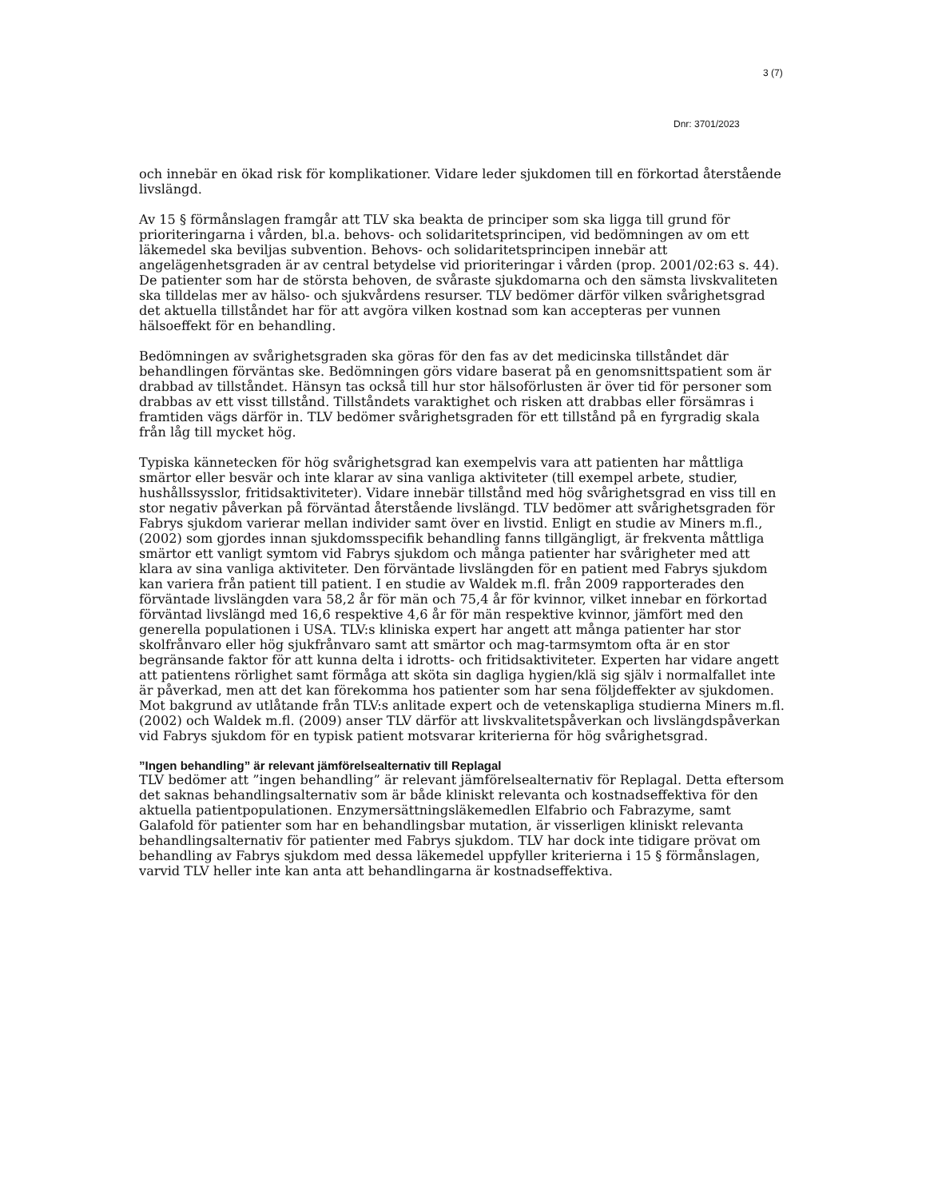3 (7)
Dnr: 3701/2023
och innebär en ökad risk för komplikationer. Vidare leder sjukdomen till en förkortad återstående livslängd.
Av 15 § förmånslagen framgår att TLV ska beakta de principer som ska ligga till grund för prioriteringarna i vården, bl.a. behovs- och solidaritetsprincipen, vid bedömningen av om ett läkemedel ska beviljas subvention. Behovs- och solidaritetsprincipen innebär att angelägenhetsgraden är av central betydelse vid prioriteringar i vården (prop. 2001/02:63 s. 44). De patienter som har de största behoven, de svåraste sjukdomarna och den sämsta livskvaliteten ska tilldelas mer av hälso- och sjukvårdens resurser. TLV bedömer därför vilken svårighetsgrad det aktuella tillståndet har för att avgöra vilken kostnad som kan accepteras per vunnen hälsoeffekt för en behandling.
Bedömningen av svårighetsgraden ska göras för den fas av det medicinska tillståndet där behandlingen förväntas ske. Bedömningen görs vidare baserat på en genomsnittspatient som är drabbad av tillståndet. Hänsyn tas också till hur stor hälsoförlusten är över tid för personer som drabbas av ett visst tillstånd. Tillståndets varaktighet och risken att drabbas eller försämras i framtiden vägs därför in. TLV bedömer svårighetsgraden för ett tillstånd på en fyrgradig skala från låg till mycket hög.
Typiska kännetecken för hög svårighetsgrad kan exempelvis vara att patienten har måttliga smärtor eller besvär och inte klarar av sina vanliga aktiviteter (till exempel arbete, studier, hushållssysslor, fritidsaktiviteter). Vidare innebär tillstånd med hög svårighetsgrad en viss till en stor negativ påverkan på förväntad återstående livslängd. TLV bedömer att svårighetsgraden för Fabrys sjukdom varierar mellan individer samt över en livstid. Enligt en studie av Miners m.fl., (2002) som gjordes innan sjukdomsspecifik behandling fanns tillgängligt, är frekventa måttliga smärtor ett vanligt symtom vid Fabrys sjukdom och många patienter har svårigheter med att klara av sina vanliga aktiviteter. Den förväntade livslängden för en patient med Fabrys sjukdom kan variera från patient till patient. I en studie av Waldek m.fl. från 2009 rapporterades den förväntade livslängden vara 58,2 år för män och 75,4 år för kvinnor, vilket innebar en förkortad förväntad livslängd med 16,6 respektive 4,6 år för män respektive kvinnor, jämfört med den generella populationen i USA. TLV:s kliniska expert har angett att många patienter har stor skolfrånvaro eller hög sjukfrånvaro samt att smärtor och mag-tarmsymtom ofta är en stor begränsande faktor för att kunna delta i idrotts- och fritidsaktiviteter. Experten har vidare angett att patientens rörlighet samt förmåga att sköta sin dagliga hygien/klä sig själv i normalfallet inte är påverkad, men att det kan förekomma hos patienter som har sena följdeffekter av sjukdomen. Mot bakgrund av utlåtande från TLV:s anlitade expert och de vetenskapliga studierna Miners m.fl. (2002) och Waldek m.fl. (2009) anser TLV därför att livskvalitetspåverkan och livslängdspåverkan vid Fabrys sjukdom för en typisk patient motsvarar kriterierna för hög svårighetsgrad.
”Ingen behandling” är relevant jämförelsealternativ till Replagal
TLV bedömer att ”ingen behandling” är relevant jämförelsealternativ för Replagal. Detta eftersom det saknas behandlingsalternativ som är både kliniskt relevanta och kostnadseffektiva för den aktuella patientpopulationen. Enzymersättningsläkemedlen Elfabrio och Fabrazyme, samt Galafold för patienter som har en behandlingsbar mutation, är visserligen kliniskt relevanta behandlingsalternativ för patienter med Fabrys sjukdom. TLV har dock inte tidigare prövat om behandling av Fabrys sjukdom med dessa läkemedel uppfyller kriterierna i 15 § förmånslagen, varvid TLV heller inte kan anta att behandlingarna är kostnadseffektiva.